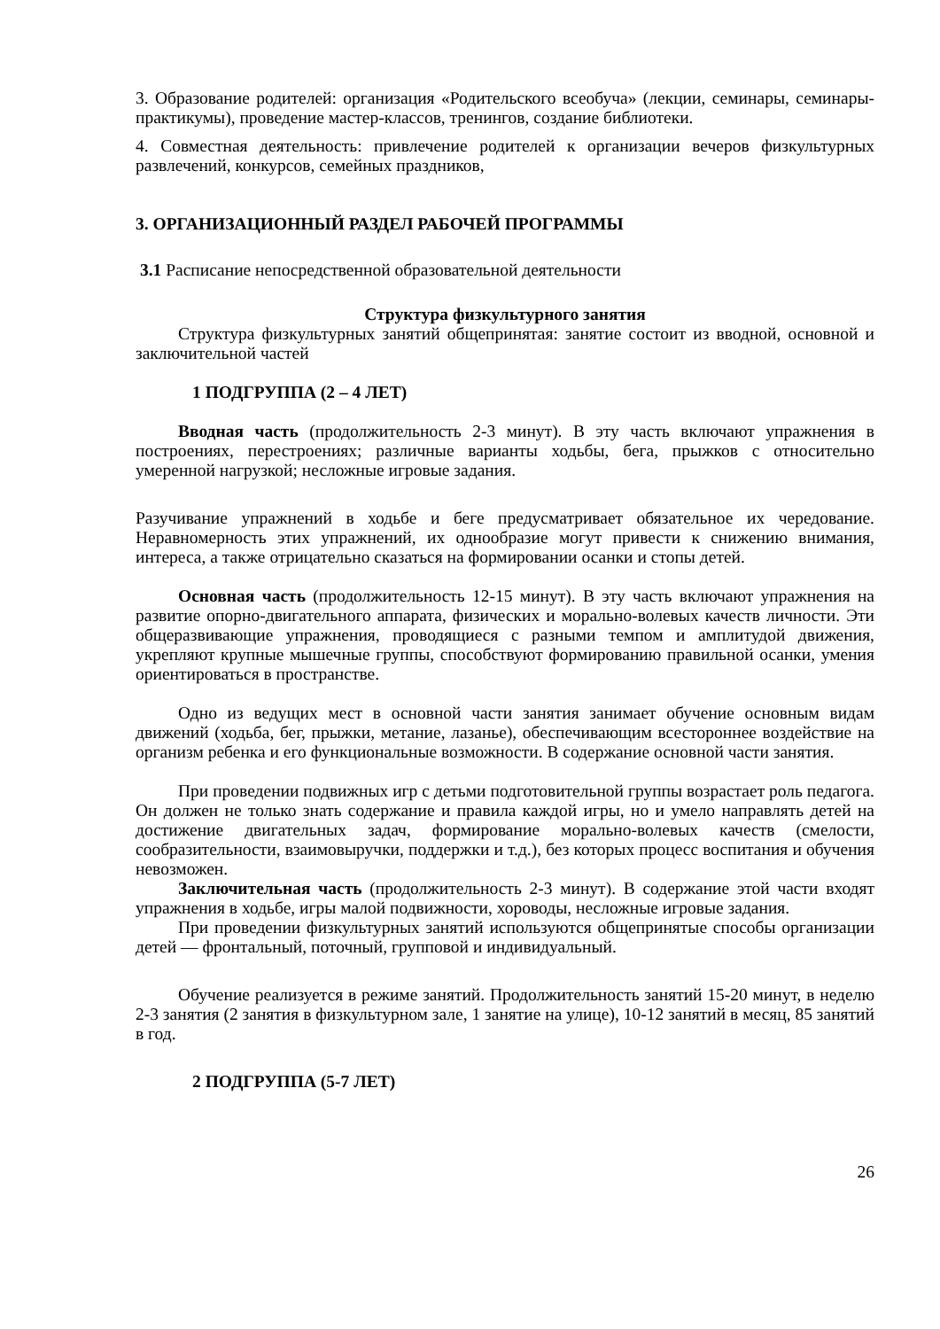3. Образование родителей: организация «Родительского всеобуча» (лекции, семинары, семинары-практикумы), проведение мастер-классов, тренингов, создание библиотеки.
4. Совместная деятельность: привлечение родителей к организации вечеров физкультурных развлечений, конкурсов, семейных праздников,
3. ОРГАНИЗАЦИОННЫЙ РАЗДЕЛ РАБОЧЕЙ ПРОГРАММЫ
3.1 Расписание непосредственной образовательной деятельности
Структура физкультурного занятия
Структура физкультурных занятий общепринятая: занятие состоит из вводной, основной и заключительной частей
1 ПОДГРУППА (2 – 4 ЛЕТ)
Вводная часть (продолжительность 2-3 минут). В эту часть включают упражнения в построениях, перестроениях; различные варианты ходьбы, бега, прыжков с относительно умеренной нагрузкой; несложные игровые задания.
Разучивание упражнений в ходьбе и беге предусматривает обязательное их чередование. Неравномерность этих упражнений, их однообразие могут привести к снижению внимания, интереса, а также отрицательно сказаться на формировании осанки и стопы детей.
Основная часть (продолжительность 12-15 минут). В эту часть включают упражнения на развитие опорно-двигательного аппарата, физических и морально-волевых качеств личности. Эти общеразвивающие упражнения, проводящиеся с разными темпом и амплитудой движения, укрепляют крупные мышечные группы, способствуют формированию правильной осанки, умения ориентироваться в пространстве.
Одно из ведущих мест в основной части занятия занимает обучение основным видам движений (ходьба, бег, прыжки, метание, лазанье), обеспечивающим всестороннее воздействие на организм ребенка и его функциональные возможности. В содержание основной части занятия.
При проведении подвижных игр с детьми подготовительной группы возрастает роль педагога. Он должен не только знать содержание и правила каждой игры, но и умело направлять детей на достижение двигательных задач, формирование морально-волевых качеств (смелости, сообразительности, взаимовыручки, поддержки и т.д.), без которых процесс воспитания и обучения невозможен.
Заключительная часть (продолжительность 2-3 минут). В содержание этой части входят упражнения в ходьбе, игры малой подвижности, хороводы, несложные игровые задания.
При проведении физкультурных занятий используются общепринятые способы организации детей — фронтальный, поточный, групповой и индивидуальный.
Обучение реализуется в режиме занятий. Продолжительность занятий 15-20 минут, в неделю 2-3 занятия (2 занятия в физкультурном зале, 1 занятие на улице), 10-12 занятий в месяц, 85 занятий в год.
2 ПОДГРУППА (5-7 ЛЕТ)
26